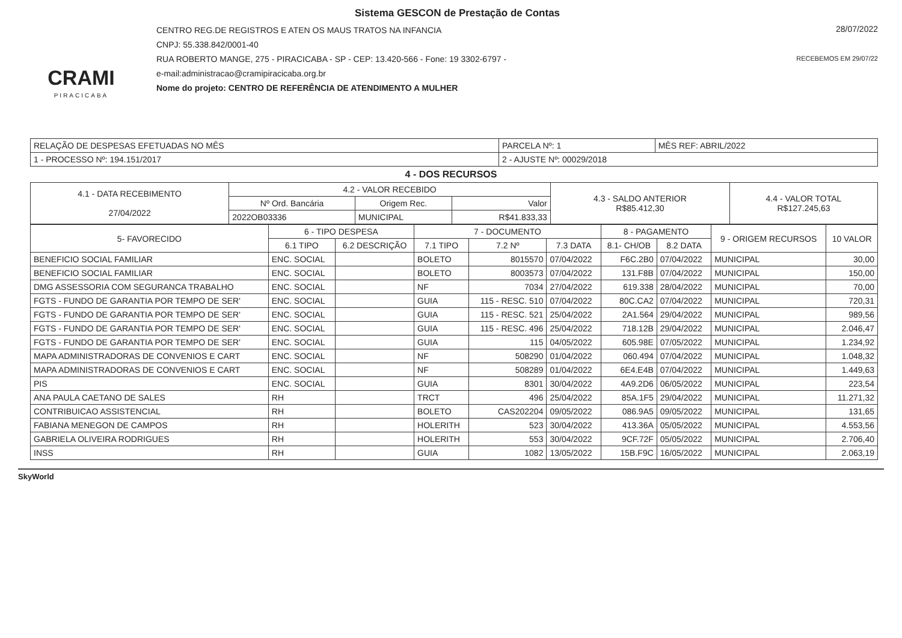CRAMI
PIRACICABA
Sistema GESCON de Prestação de Contas
CENTRO REG.DE REGISTROS E ATEN OS MAUS TRATOS NA INFANCIA
CNPJ: 55.338.842/0001-40
RUA ROBERTO MANGE, 275 - PIRACICABA - SP - CEP: 13.420-566 - Fone: 19 3302-6797 -
e-mail:administracao@cramipiracicaba.org.br
Nome do projeto: CENTRO DE REFERÊNCIA DE ATENDIMENTO A MULHER
28/07/2022
RECEBEMOS EM 29/07/22
| RELAÇÃO DE DESPESAS EFETUADAS NO MÊS | PARCELA Nº: 1 | MÊS REF: ABRIL/2022 |
| 1 - PROCESSO Nº: 194.151/2017 | 2 - AJUSTE Nº: 00029/2018 | |
4 - DOS RECURSOS
| 4.1 - DATA RECEBIMENTO 27/04/2022 | 4.2 - VALOR RECEBIDO | | | 4.3 - SALDO ANTERIOR R$85.412,30 | 4.4 - VALOR TOTAL R$127.245,63 |
| --- | --- | --- | --- | --- | --- |
| | Nº Ord. Bancária | Origem Rec. | Valor | | |
| | 2022OB03336 | MUNICIPAL | R$41.833,33 | | |
| 5- FAVORECIDO | 6 - TIPO DESPESA | | 7 - DOCUMENTO | | | 8 - PAGAMENTO | | 9 - ORIGEM RECURSOS | 10 VALOR |
| --- | --- | --- | --- | --- | --- | --- | --- | --- | --- |
| | 6.1 TIPO | 6.2 DESCRIÇÃO | 7.1 TIPO | 7.2 Nº | 7.3 DATA | 8.1- CH/OB | 8.2 DATA | | |
| BENEFICIO SOCIAL FAMILIAR | ENC. SOCIAL | | BOLETO | 8015570 | 07/04/2022 | F6C.2B0 | 07/04/2022 | MUNICIPAL | 30,00 |
| BENEFICIO SOCIAL FAMILIAR | ENC. SOCIAL | | BOLETO | 8003573 | 07/04/2022 | 131.F8B | 07/04/2022 | MUNICIPAL | 150,00 |
| DMG ASSESSORIA COM SEGURANCA TRABALHO | ENC. SOCIAL | | NF | 7034 | 27/04/2022 | 619.338 | 28/04/2022 | MUNICIPAL | 70,00 |
| FGTS - FUNDO DE GARANTIA POR TEMPO DE SER' | ENC. SOCIAL | | GUIA | 115 - RESC. 510 | 07/04/2022 | 80C.CA2 | 07/04/2022 | MUNICIPAL | 720,31 |
| FGTS - FUNDO DE GARANTIA POR TEMPO DE SER' | ENC. SOCIAL | | GUIA | 115 - RESC. 521 | 25/04/2022 | 2A1.564 | 29/04/2022 | MUNICIPAL | 989,56 |
| FGTS - FUNDO DE GARANTIA POR TEMPO DE SER' | ENC. SOCIAL | | GUIA | 115 - RESC. 496 | 25/04/2022 | 718.12B | 29/04/2022 | MUNICIPAL | 2.046,47 |
| FGTS - FUNDO DE GARANTIA POR TEMPO DE SER' | ENC. SOCIAL | | GUIA | 115 | 04/05/2022 | 605.98E | 07/05/2022 | MUNICIPAL | 1.234,92 |
| MAPA ADMINISTRADORAS DE CONVENIOS E CART | ENC. SOCIAL | | NF | 508290 | 01/04/2022 | 060.494 | 07/04/2022 | MUNICIPAL | 1.048,32 |
| MAPA ADMINISTRADORAS DE CONVENIOS E CART | ENC. SOCIAL | | NF | 508289 | 01/04/2022 | 6E4.E4B | 07/04/2022 | MUNICIPAL | 1.449,63 |
| PIS | ENC. SOCIAL | | GUIA | 8301 | 30/04/2022 | 4A9.2D6 | 06/05/2022 | MUNICIPAL | 223,54 |
| ANA PAULA CAETANO DE SALES | RH | | TRCT | 496 | 25/04/2022 | 85A.1F5 | 29/04/2022 | MUNICIPAL | 11.271,32 |
| CONTRIBUICAO ASSISTENCIAL | RH | | BOLETO | CAS202204 | 09/05/2022 | 086.9A5 | 09/05/2022 | MUNICIPAL | 131,65 |
| FABIANA MENEGON DE CAMPOS | RH | | HOLERITH | 523 | 30/04/2022 | 413.36A | 05/05/2022 | MUNICIPAL | 4.553,56 |
| GABRIELA OLIVEIRA RODRIGUES | RH | | HOLERITH | 553 | 30/04/2022 | 9CF.72F | 05/05/2022 | MUNICIPAL | 2.706,40 |
| INSS | RH | | GUIA | 1082 | 13/05/2022 | 15B.F9C | 16/05/2022 | MUNICIPAL | 2.063,19 |
SkyWorld